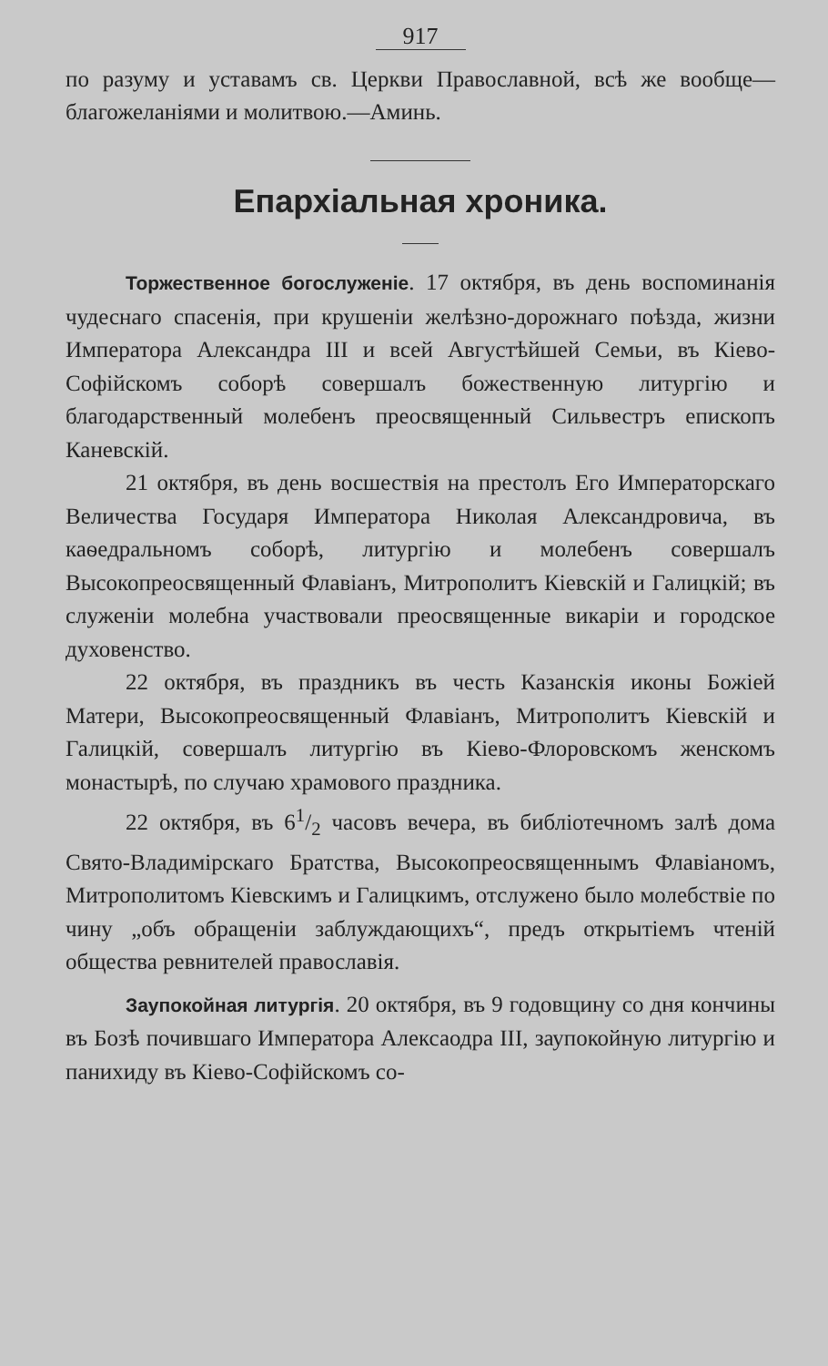917
по разуму и уставамъ св. Церкви Православной, всѣ же вообще—благожеланіями и молитвою.—Аминь.
Епархіальная хроника.
Торжественное богослуженіе. 17 октября, въ день воспоминанія чудеснаго спасенія, при крушеніи желѣзно-дорожнаго поѣзда, жизни Императора Александра III и всей Августѣйшей Семьи, въ Кіево-Софійскомъ соборѣ совершалъ божественную литургію и благодарственный молебенъ преосвященный Сильвестръ епископъ Каневскій.
21 октября, въ день восшествія на престолъ Его Императорскаго Величества Государя Императора Николая Александровича, въ каѳедральномъ соборѣ, литургію и молебенъ совершалъ Высокопреосвященный Флавіанъ, Митрополитъ Кіевскій и Галицкій; въ служеніи молебна участвовали преосвященные викаріи и городское духовенство.
22 октября, въ праздникъ въ честь Казанскія иконы Божіей Матери, Высокопреосвященный Флавіанъ, Митрополитъ Кіевскій и Галицкій, совершалъ литургію въ Кіево-Флоровскомъ женскомъ монастырѣ, по случаю храмового праздника.
22 октября, въ 61/2 часовъ вечера, въ библіотечномъ залѣ дома Свято-Владимірскаго Братства, Высокопреосвященнымъ Флавіаномъ, Митрополитомъ Кіевскимъ и Галицкимъ, отслужено было молебствіе по чину „объ обращеніи заблуждающихъ“, предъ открытіемъ чтеній общества ревнителей православія.
Заупокойная литургія. 20 октября, въ 9 годовщину со дня кончины въ Бозѣ почившаго Императора Алексаодра III, заупокойную литургію и панихиду въ Кіево-Софійскомъ со-